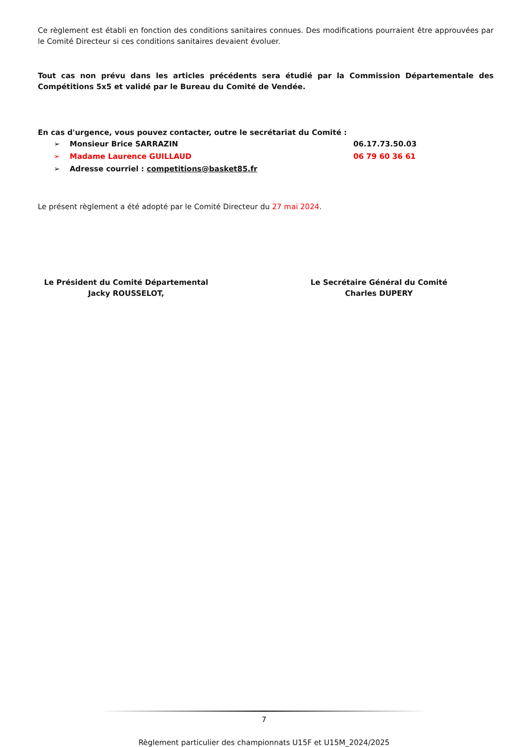Ce règlement est établi en fonction des conditions sanitaires connues. Des modifications pourraient être approuvées par le Comité Directeur si ces conditions sanitaires devaient évoluer.
Tout cas non prévu dans les articles précédents sera étudié par la Commission Départementale des Compétitions 5x5 et validé par le Bureau du Comité de Vendée.
En cas d'urgence, vous pouvez contacter, outre le secrétariat du Comité :
➢ Monsieur Brice SARRAZIN 06.17.73.50.03
➢ Madame Laurence GUILLAUD 06 79 60 36 61
➢ Adresse courriel : competitions@basket85.fr
Le présent règlement a été adopté par le Comité Directeur du 27 mai 2024.
Le Président du Comité Départemental
Jacky ROUSSELOT,
Le Secrétaire Général du Comité
Charles DUPERY
7
Règlement particulier des championnats U15F et U15M_2024/2025